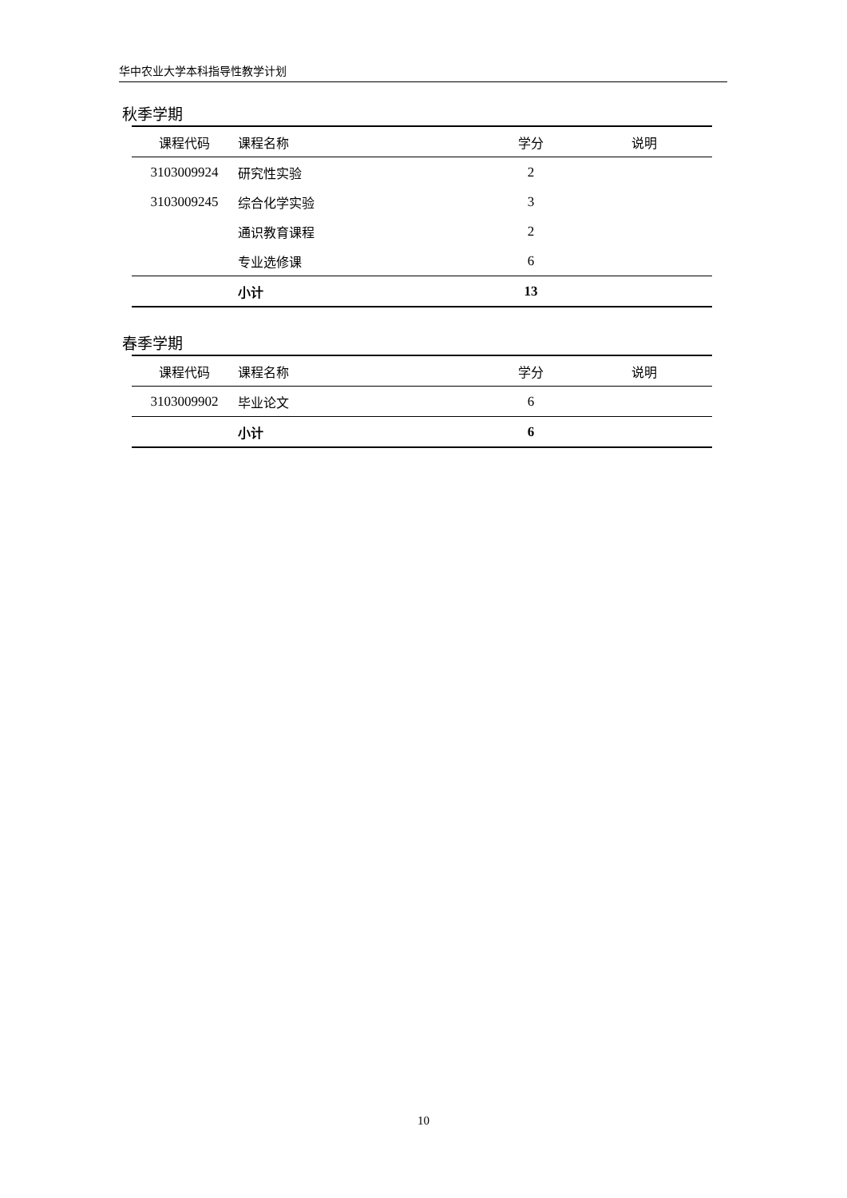华中农业大学本科指导性教学计划
秋季学期
| 课程代码 | 课程名称 | 学分 | 说明 |
| --- | --- | --- | --- |
| 3103009924 | 研究性实验 | 2 | |
| 3103009245 | 综合化学实验 | 3 | |
| | 通识教育课程 | 2 | |
| | 专业选修课 | 6 | |
| | 小计 | 13 | |
春季学期
| 课程代码 | 课程名称 | 学分 | 说明 |
| --- | --- | --- | --- |
| 3103009902 | 毕业论文 | 6 | |
| | 小计 | 6 | |
10